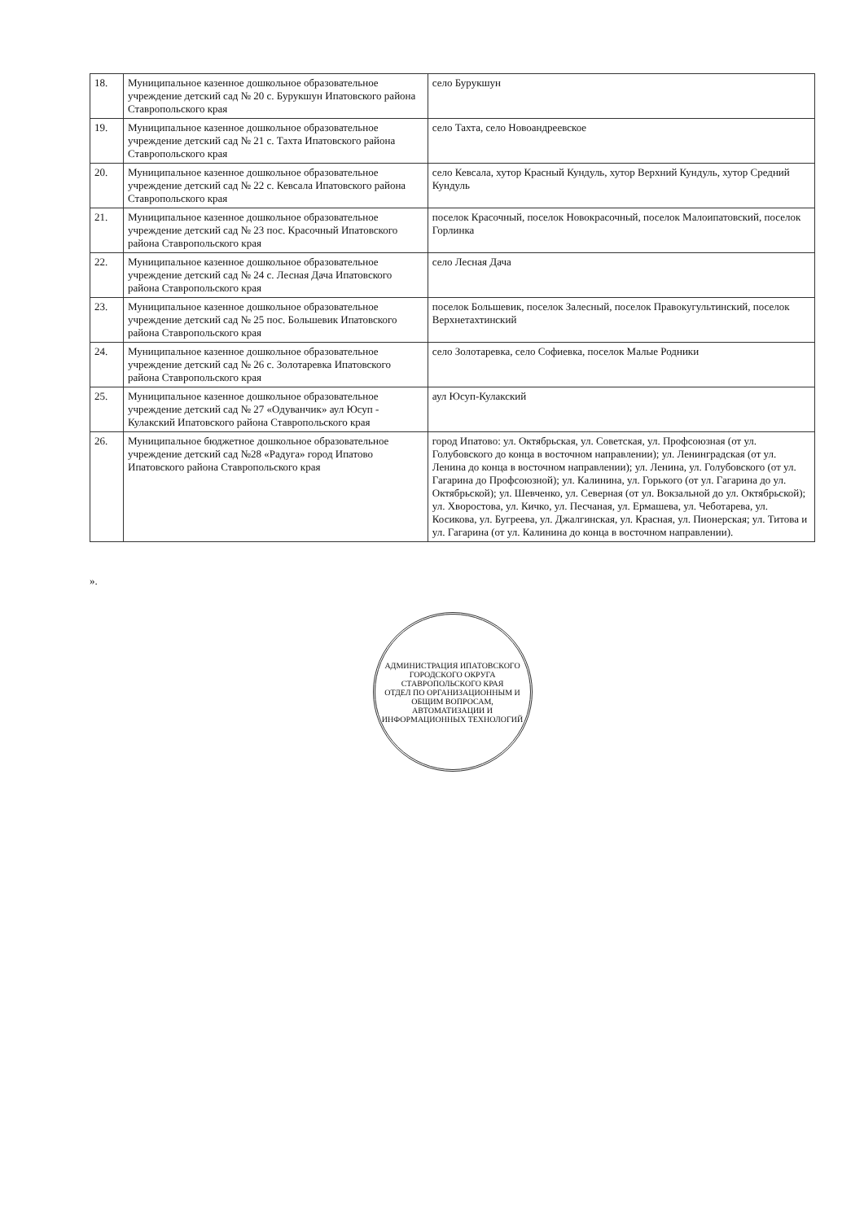| 18. | Муниципальное казенное дошкольное образовательное учреждение детский сад № 20 с. Бурукшун Ипатовского района Ставропольского края | село Бурукшун |
| 19. | Муниципальное казенное дошкольное образовательное учреждение детский сад № 21 с. Тахта Ипатовского района Ставропольского края | село Тахта, село Новоандреевское |
| 20. | Муниципальное казенное дошкольное образовательное учреждение детский сад № 22 с. Кевсала Ипатовского района Ставропольского края | село Кевсала, хутор Красный Кундуль, хутор Верхний Кундуль, хутор Средний Кундуль |
| 21. | Муниципальное казенное дошкольное образовательное учреждение детский сад № 23 пос. Красочный Ипатовского района Ставропольского края | поселок Красочный, поселок Новокрасочный, поселок Малоипатовский, поселок Горлинка |
| 22. | Муниципальное казенное дошкольное образовательное учреждение детский сад № 24 с. Лесная Дача Ипатовского района Ставропольского края | село Лесная Дача |
| 23. | Муниципальное казенное дошкольное образовательное учреждение детский сад № 25 пос. Большевик Ипатовского района Ставропольского края | поселок Большевик, поселок Залесный, поселок Правокугультинский, поселок Верхнетахтинский |
| 24. | Муниципальное казенное дошкольное образовательное учреждение детский сад № 26 с. Золотаревка Ипатовского района Ставропольского края | село Золотаревка, село Софиевка, поселок Малые Родники |
| 25. | Муниципальное казенное дошкольное образовательное учреждение детский сад № 27 «Одуванчик» аул Юсуп - Кулакский Ипатовского района Ставропольского края | аул Юсуп-Кулакский |
| 26. | Муниципальное бюджетное дошкольное образовательное учреждение детский сад №28 «Радуга» город Ипатово Ипатовского района Ставропольского края | город Ипатово: ул. Октябрьская, ул. Советская, ул. Профсоюзная (от ул. Голубовского до конца в восточном направлении); ул. Ленинградская (от ул. Ленина до конца в восточном направлении); ул. Ленина, ул. Голубовского (от ул. Гагарина до Профсоюзной); ул. Калинина, ул. Горького (от ул. Гагарина до ул. Октябрьской); ул. Шевченко, ул. Северная (от ул. Вокзальной до ул. Октябрьской); ул. Хворостова, ул. Кичко, ул. Песчаная, ул. Ермашева, ул. Чеботарева, ул. Косикова, ул. Бугреева, ул. Джалгинская, ул. Красная, ул. Пионерская; ул. Титова и ул. Гагарина (от ул. Калинина до конца в восточном направлении). |
».
АДМИНИСТРАЦИЯ ИПАТОВСКОГО ГОРОДСКОГО ОКРУГА СТАВРОПОЛЬСКОГО КРАЯ
ОТДЕЛ ПО ОРГАНИЗАЦИОННЫМ И ОБЩИМ ВОПРОСАМ, АВТОМАТИЗАЦИИ И ИНФОРМАЦИОННЫХ ТЕХНОЛОГИЙ